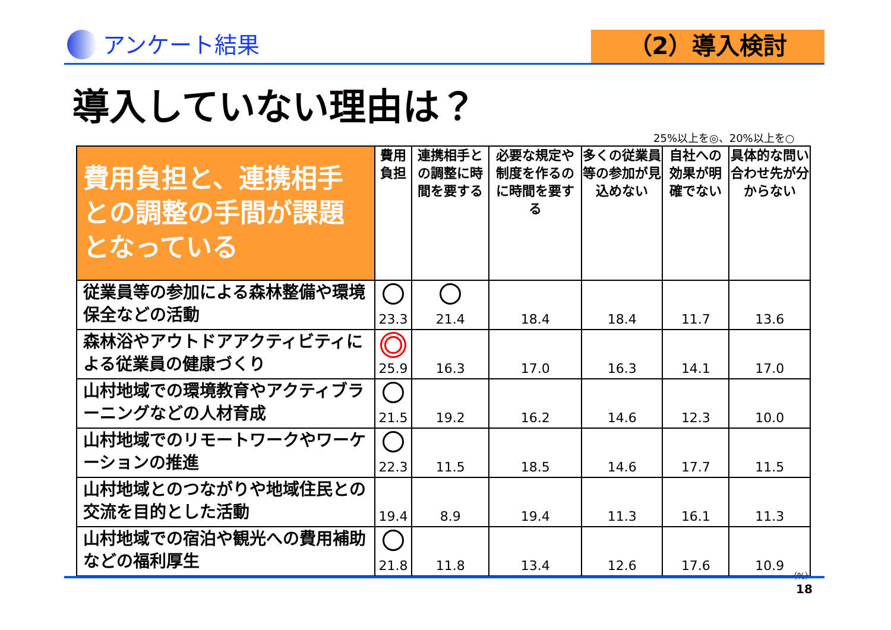アンケート結果
（2）導入検討
導入していない理由は？
25%以上を◎、20%以上を○
| 費用負担と、連携相手との調整の手間が課題となっている | 費用負担 | 連携相手との調整に時間を要する | 必要な規定や制度を作るのに時間を要する | 多くの従業員等の参加が見込めない | 自社への効果が明確でない | 具体的な問い合わせ先が分からない |
| --- | --- | --- | --- | --- | --- | --- |
| 従業員等の参加による森林整備や環境保全などの活動 | 23.3 | 21.4 | 18.4 | 18.4 | 11.7 | 13.6 |
| 森林浴やアウトドアアクティビティによる従業員の健康づくり | 25.9 | 16.3 | 17.0 | 16.3 | 14.1 | 17.0 |
| 山村地域での環境教育やアクティブラーニングなどの人材育成 | 21.5 | 19.2 | 16.2 | 14.6 | 12.3 | 10.0 |
| 山村地域でのリモートワークやワーケーションの推進 | 22.3 | 11.5 | 18.5 | 14.6 | 17.7 | 11.5 |
| 山村地域とのつながりや地域住民との交流を目的とした活動 | 19.4 | 8.9 | 19.4 | 11.3 | 16.1 | 11.3 |
| 山村地域での宿泊や観光への費用補助などの福利厚生 | 21.8 | 11.8 | 13.4 | 12.6 | 17.6 | 10.9 |
（%）
18